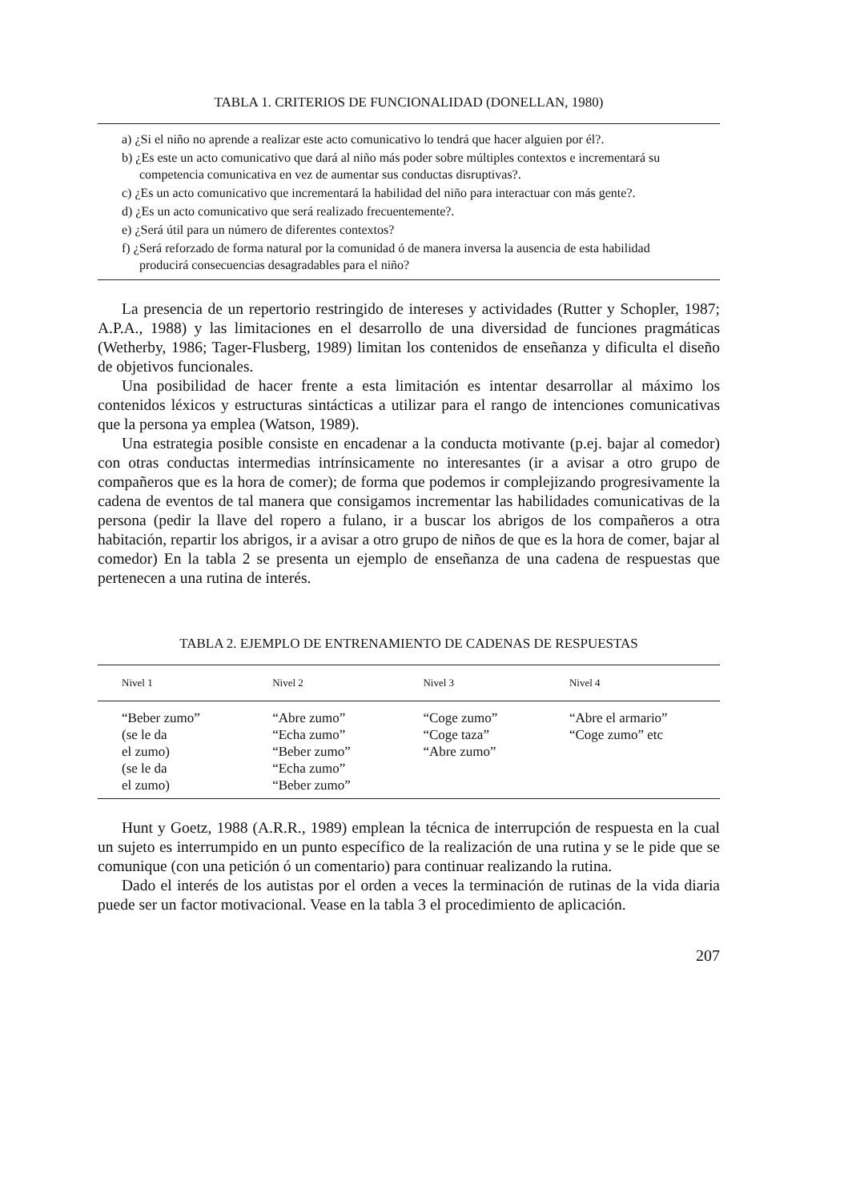TABLA 1. CRITERIOS DE FUNCIONALIDAD (DONELLAN, 1980)
a) ¿Si el niño no aprende a realizar este acto comunicativo lo tendrá que hacer alguien por él?.
b) ¿Es este un acto comunicativo que dará al niño más poder sobre múltiples contextos e incrementará su competencia comunicativa en vez de aumentar sus conductas disruptivas?.
c) ¿Es un acto comunicativo que incrementará la habilidad del niño para interactuar con más gente?.
d) ¿Es un acto comunicativo que será realizado frecuentemente?.
e) ¿Será útil para un número de diferentes contextos?
f) ¿Será reforzado de forma natural por la comunidad ó de manera inversa la ausencia de esta habilidad producirá consecuencias desagradables para el niño?
La presencia de un repertorio restringido de intereses y actividades (Rutter y Schopler, 1987; A.P.A., 1988) y las limitaciones en el desarrollo de una diversidad de funciones pragmáticas (Wetherby, 1986; Tager-Flusberg, 1989) limitan los contenidos de enseñanza y dificulta el diseño de objetivos funcionales.
Una posibilidad de hacer frente a esta limitación es intentar desarrollar al máximo los contenidos léxicos y estructuras sintácticas a utilizar para el rango de intenciones comunicativas que la persona ya emplea (Watson, 1989).
Una estrategia posible consiste en encadenar a la conducta motivante (p.ej. bajar al comedor) con otras conductas intermedias intrínsicamente no interesantes (ir a avisar a otro grupo de compañeros que es la hora de comer); de forma que podemos ir complejizando progresivamente la cadena de eventos de tal manera que consigamos incrementar las habilidades comunicativas de la persona (pedir la llave del ropero a fulano, ir a buscar los abrigos de los compañeros a otra habitación, repartir los abrigos, ir a avisar a otro grupo de niños de que es la hora de comer, bajar al comedor) En la tabla 2 se presenta un ejemplo de enseñanza de una cadena de respuestas que pertenecen a una rutina de interés.
TABLA 2. EJEMPLO DE ENTRENAMIENTO DE CADENAS DE RESPUESTAS
| Nivel 1 | Nivel 2 | Nivel 3 | Nivel 4 |
| --- | --- | --- | --- |
| “Beber zumo” (se le da el zumo) (se le da el zumo) | “Abre zumo” “Echa zumo” “Beber zumo” “Echa zumo” “Beber zumo” | “Coge zumo” “Coge taza” “Abre zumo” | “Abre el armario” “Coge zumo” etc |
Hunt y Goetz, 1988 (A.R.R., 1989) emplean la técnica de interrupción de respuesta en la cual un sujeto es interrumpido en un punto específico de la realización de una rutina y se le pide que se comunique (con una petición ó un comentario) para continuar realizando la rutina.
Dado el interés de los autistas por el orden a veces la terminación de rutinas de la vida diaria puede ser un factor motivacional. Vease en la tabla 3 el procedimiento de aplicación.
207